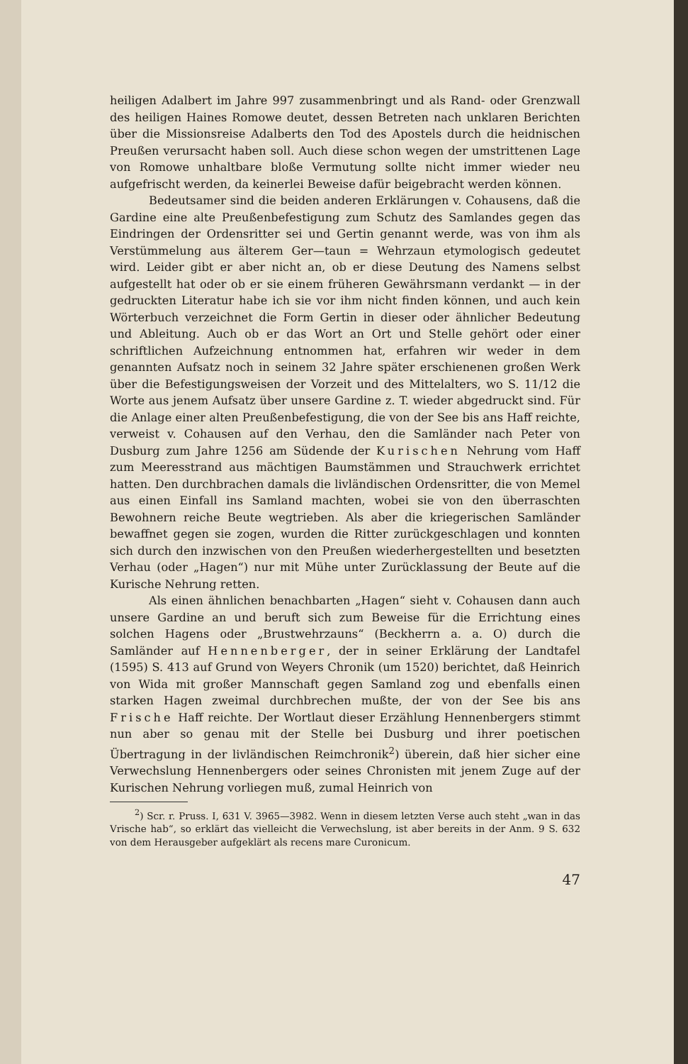heiligen Adalbert im Jahre 997 zusammenbringt und als Rand- oder Grenzwall des heiligen Haines Romowe deutet, dessen Betreten nach unklaren Berichten über die Missionsreise Adalberts den Tod des Apostels durch die heidnischen Preußen verursacht haben soll. Auch diese schon wegen der umstrittenen Lage von Romowe unhaltbare bloße Vermutung sollte nicht immer wieder neu aufgefrischt werden, da keinerlei Beweise dafür beigebracht werden können.
Bedeutsamer sind die beiden anderen Erklärungen v. Cohausens, daß die Gardine eine alte Preußenbefestigung zum Schutz des Samlandes gegen das Eindringen der Ordensritter sei und Gertin genannt werde, was von ihm als Verstümmelung aus älterem Ger—taun = Wehrzaun etymologisch gedeutet wird. Leider gibt er aber nicht an, ob er diese Deutung des Namens selbst aufgestellt hat oder ob er sie einem früheren Gewährsmann verdankt — in der gedruckten Literatur habe ich sie vor ihm nicht finden können, und auch kein Wörterbuch verzeichnet die Form Gertin in dieser oder ähnlicher Bedeutung und Ableitung. Auch ob er das Wort an Ort und Stelle gehört oder einer schriftlichen Aufzeichnung entnommen hat, erfahren wir weder in dem genannten Aufsatz noch in seinem 32 Jahre später erschienenen großen Werk über die Befestigungsweisen der Vorzeit und des Mittelalters, wo S. 11/12 die Worte aus jenem Aufsatz über unsere Gardine z. T. wieder abgedruckt sind. Für die Anlage einer alten Preußenbefestigung, die von der See bis ans Haff reichte, verweist v. Cohausen auf den Verhau, den die Samländer nach Peter von Dusburg zum Jahre 1256 am Südende der Kurischen Nehrung vom Haff zum Meeresstrand aus mächtigen Baumstämmen und Strauchwerk errichtet hatten. Den durchbrachen damals die livländischen Ordensritter, die von Memel aus einen Einfall ins Samland machten, wobei sie von den überraschten Bewohnern reiche Beute wegtrieben. Als aber die kriegerischen Samländer bewaffnet gegen sie zogen, wurden die Ritter zurückgeschlagen und konnten sich durch den inzwischen von den Preußen wiederhergestellten und besetzten Verhau (oder „Hagen“) nur mit Mühe unter Zurücklassung der Beute auf die Kurische Nehrung retten.
Als einen ähnlichen benachbarten „Hagen“ sieht v. Cohausen dann auch unsere Gardine an und beruft sich zum Beweise für die Errichtung eines solchen Hagens oder „Brustwehrzauns“ (Beckherrn a. a. O) durch die Samländer auf Hennenberger, der in seiner Erklärung der Landtafel (1595) S. 413 auf Grund von Weyers Chronik (um 1520) berichtet, daß Heinrich von Wida mit großer Mannschaft gegen Samland zog und ebenfalls einen starken Hagen zweimal durchbrechen mußte, der von der See bis ans Frische Haff reichte. Der Wortlaut dieser Erzählung Hennenbergers stimmt nun aber so genau mit der Stelle bei Dusburg und ihrer poetischen Übertragung in der livländischen Reimchronik<sup>2</sup>) überein, daß hier sicher eine Verwechslung Hennenbergers oder seines Chronisten mit jenem Zuge auf der Kurischen Nehrung vorliegen muß, zumal Heinrich von
<sup>2</sup>) Scr. r. Pruss. I, 631 V. 3965—3982. Wenn in diesem letzten Verse auch steht „wan in das Vrische hab“, so erklärt das vielleicht die Verwechslung, ist aber bereits in der Anm. 9 S. 632 von dem Herausgeber aufgeklärt als recens mare Curonicum.
47